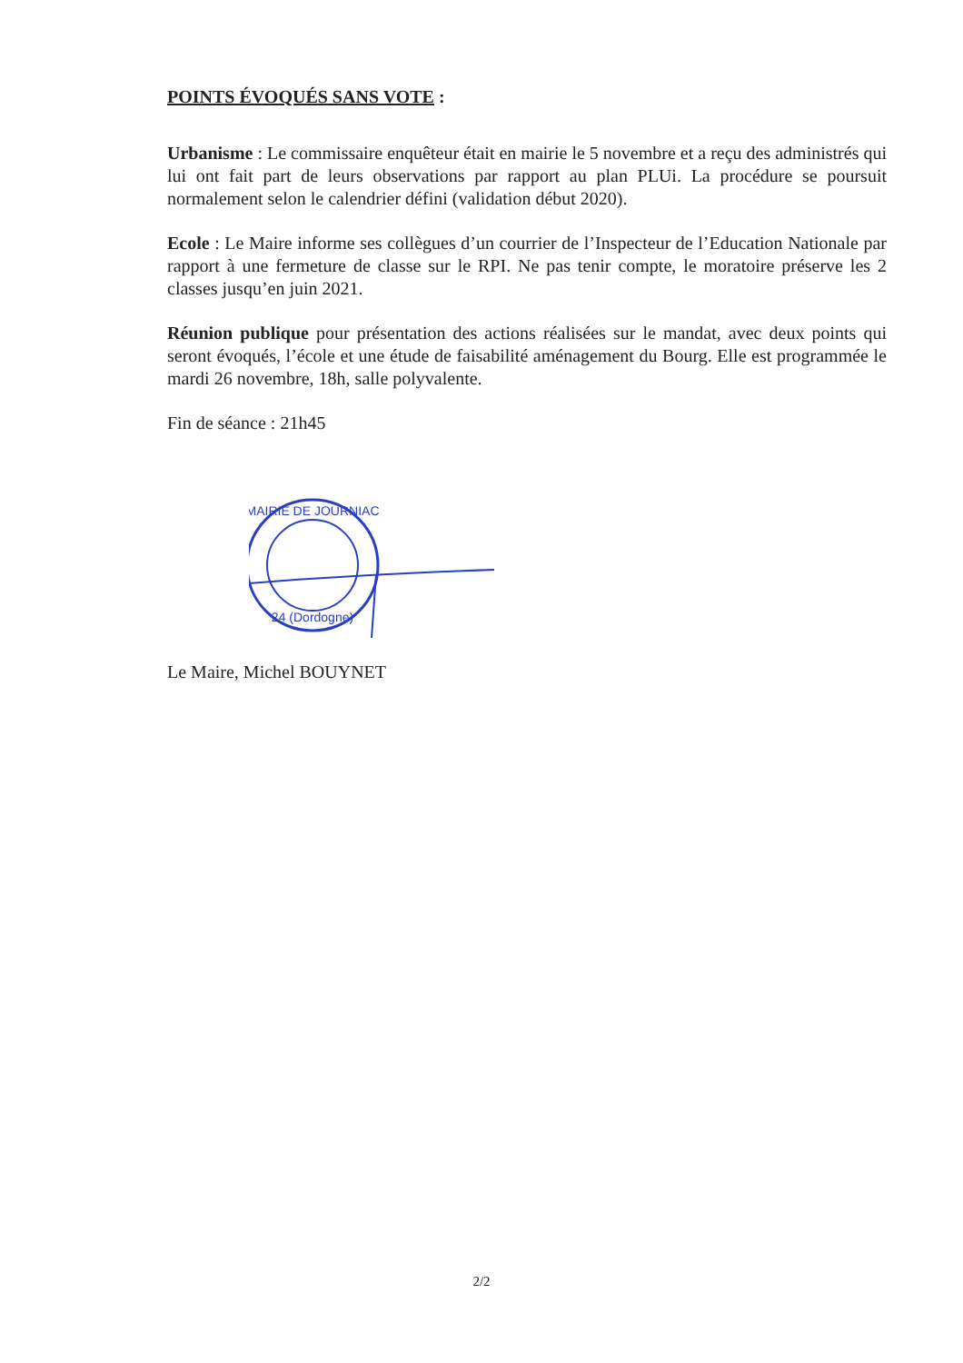POINTS ÉVOQUÉS SANS VOTE :
Urbanisme : Le commissaire enquêteur était en mairie le 5 novembre et a reçu des administrés qui lui ont fait part de leurs observations par rapport au plan PLUi. La procédure se poursuit normalement selon le calendrier défini (validation début 2020).
Ecole : Le Maire informe ses collègues d’un courrier de l’Inspecteur de l’Education Nationale par rapport à une fermeture de classe sur le RPI. Ne pas tenir compte, le moratoire préserve les 2 classes jusqu’en juin 2021.
Réunion publique pour présentation des actions réalisées sur le mandat, avec deux points qui seront évoqués, l’école et une étude de faisabilité aménagement du Bourg. Elle est programmée le mardi 26 novembre, 18h, salle polyvalente.
Fin de séance : 21h45
MAIRIE DE JOURNIAC
24 (Dordogne)
Le Maire, Michel BOUYNET
2/2